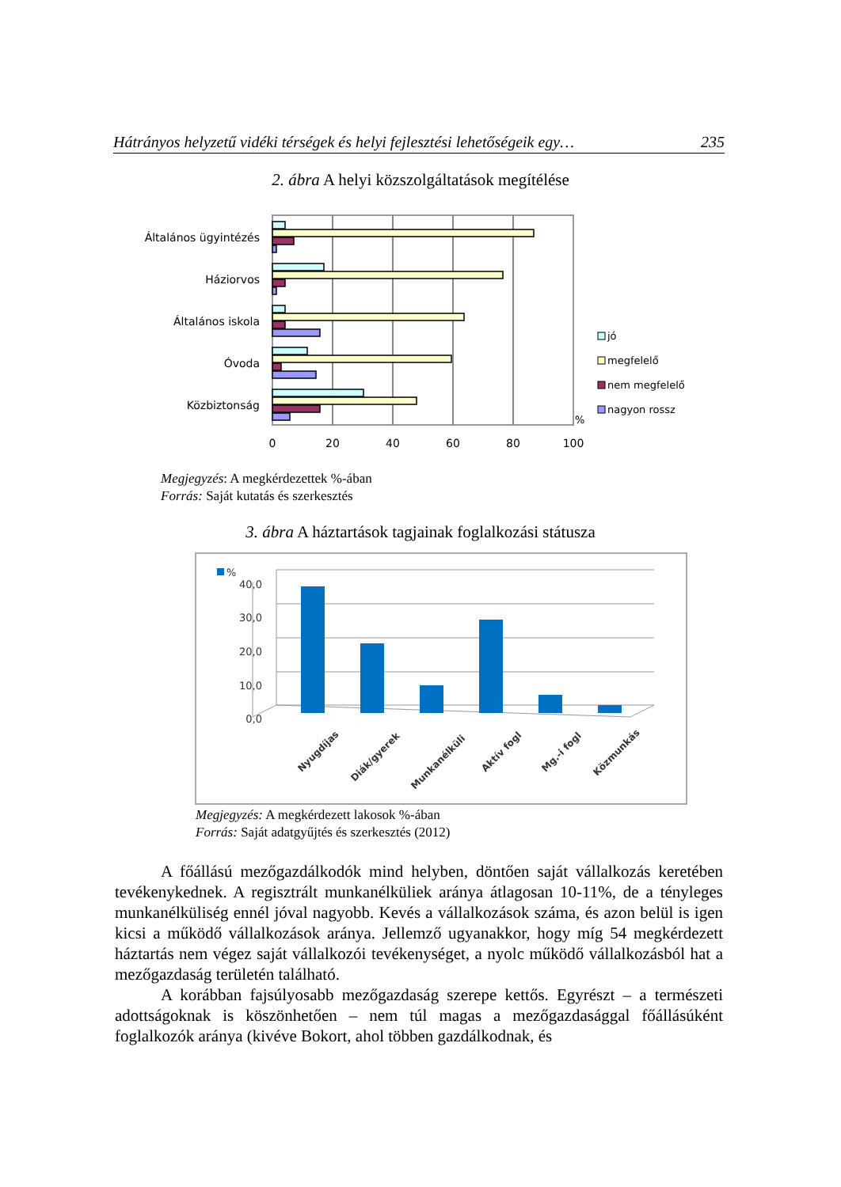Hátrányos helyzetű vidéki térségek és helyi fejlesztési lehetőségeik egy… 235
2. ábra A helyi közszolgáltatások megítélése
Általános ügyintézés
Háziorvos
Általános iskola
Óvoda
Közbiztonság
0
20
40
60
80
100
%
jó
megfelelő
nem megfelelő
nagyon rossz
Megjegyzés: A megkérdezettek %-ában
Forrás: Saját kutatás és szerkesztés
3. ábra A háztartások tagjainak foglalkozási státusza
%
40,0
30,0
20,0
10,0
0,0
Nyugdíjas
Diák/gyerek
Munkanélküli
Aktív fogl
Mg.-i fogl
Közmunkás
Megjegyzés: A megkérdezett lakosok %-ában
Forrás: Saját adatgyűjtés és szerkesztés (2012)
A főállású mezőgazdálkodók mind helyben, döntően saját vállalkozás keretében tevékenykednek. A regisztrált munkanélküliek aránya átlagosan 10-11%, de a tényleges munkanélküliség ennél jóval nagyobb. Kevés a vállalkozások száma, és azon belül is igen kicsi a működő vállalkozások aránya. Jellemző ugyanakkor, hogy míg 54 megkérdezett háztartás nem végez saját vállalkozói tevékenységet, a nyolc működő vállalkozásból hat a mezőgazdaság területén található.
A korábban fajsúlyosabb mezőgazdaság szerepe kettős. Egyrészt – a természeti adottságoknak is köszönhetően – nem túl magas a mezőgazdasággal főállásúként foglalkozók aránya (kivéve Bokort, ahol többen gazdálkodnak, és